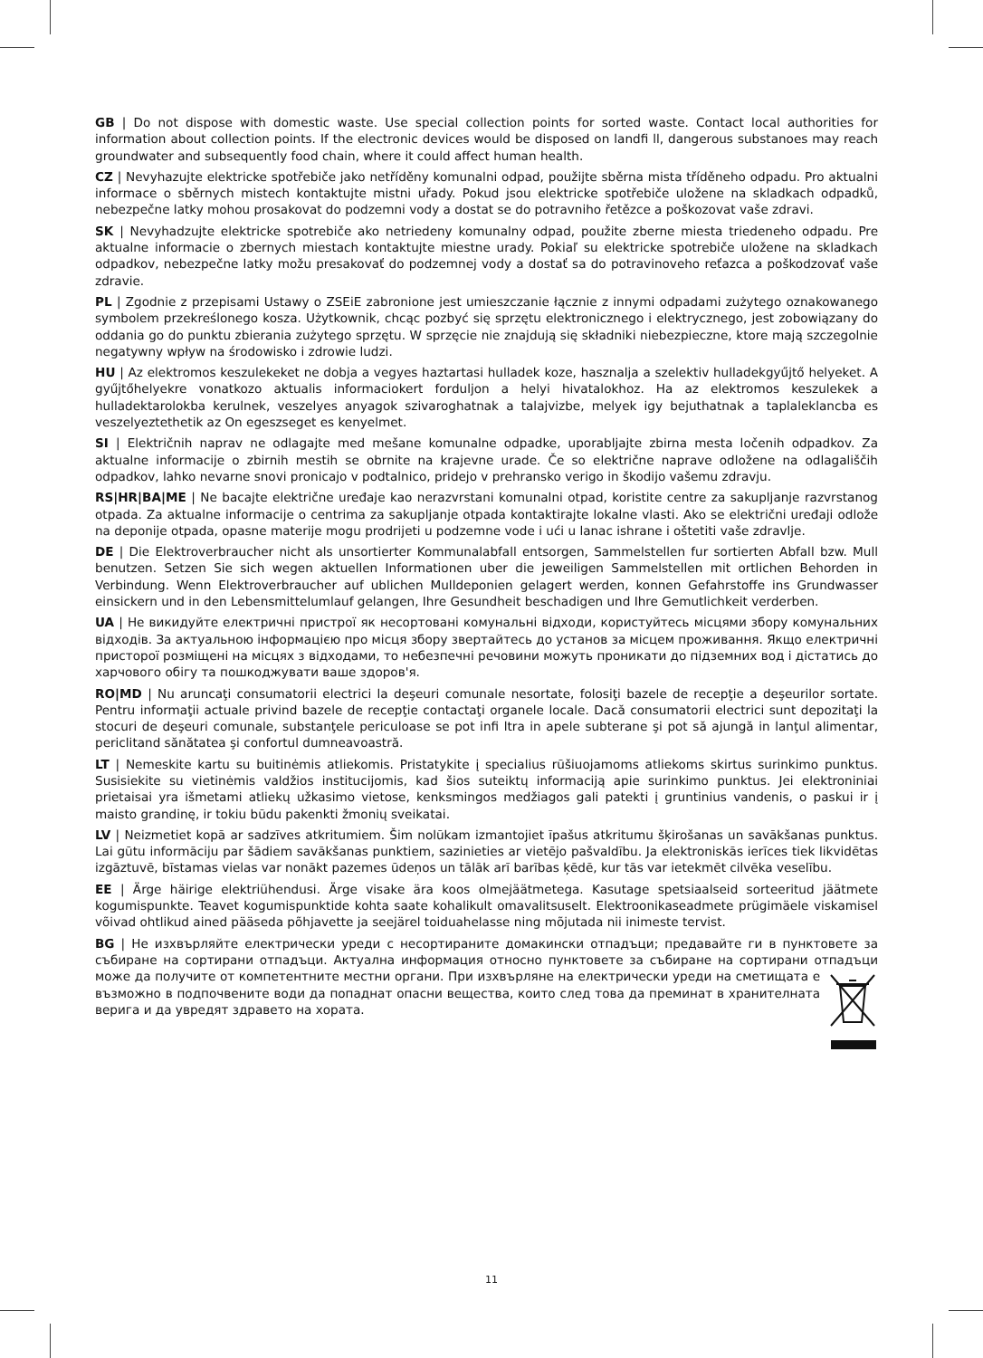GB | Do not dispose with domestic waste. Use special collection points for sorted waste. Contact local authorities for information about collection points. If the electronic devices would be disposed on landfi ll, dangerous substanoes may reach groundwater and subsequently food chain, where it could affect human health.
CZ | Nevyhazujte elektricke spotřebiče jako netříděny komunalni odpad, použijte sběrna mista tříděneho odpadu. Pro aktualni informace o sběrnych mistech kontaktujte mistni uřady. Pokud jsou elektricke spotřebiče uložene na skladkach odpadků, nebezpečne latky mohou prosakovat do podzemni vody a dostat se do potravniho řetězce a poškozovat vaše zdravi.
SK | Nevyhadzujte elektricke spotrebiče ako netriedeny komunalny odpad, použite zberne miesta triedeneho odpadu. Pre aktualne informacie o zbernych miestach kontaktujte miestne urady. Pokiaľ su elektricke spotrebiče uložene na skladkach odpadkov, nebezpečne latky možu presakovať do podzemnej vody a dostať sa do potravinoveho reťazca a poškodzovať vaše zdravie.
PL | Zgodnie z przepisami Ustawy o ZSEiE zabronione jest umieszczanie łącznie z innymi odpadami zużytego oznakowanego symbolem przekreślonego kosza. Użytkownik, chcąc pozbyć się sprzętu elektronicznego i elektrycznego, jest zobowiązany do oddania go do punktu zbierania zużytego sprzętu. W sprzęcie nie znajdują się składniki niebezpieczne, ktore mają szczegolnie negatywny wpływ na środowisko i zdrowie ludzi.
HU | Az elektromos keszulekeket ne dobja a vegyes haztartasi hulladek koze, hasznalja a szelektiv hulladekgyűjtő helyeket. A gyűjtőhelyekre vonatkozo aktualis informaciokert forduljon a helyi hivatalokhoz. Ha az elektromos keszulekek a hulladektarolokba kerulnek, veszelyes anyagok szivaroghatnak a talajvizbe, melyek igy bejuthatnak a taplaleklancba es veszelyeztethetik az On egeszseget es kenyelmet.
SI | Električnih naprav ne odlagajte med mešane komunalne odpadke, uporabljajte zbirna mesta ločenih odpadkov. Za aktualne informacije o zbirnih mestih se obrnite na krajevne urade. Če so električne naprave odložene na odlagališčih odpadkov, lahko nevarne snovi pronicajo v podtalnico, pridejo v prehransko verigo in škodijo vašemu zdravju.
RS|HR|BA|ME | Ne bacajte električne uređaje kao nerazvrstani komunalni otpad, koristite centre za sakupljanje razvrstanog otpada. Za aktualne informacije o centrima za sakupljanje otpada kontaktirajte lokalne vlasti. Ako se električni uređaji odlože na deponije otpada, opasne materije mogu prodrijeti u podzemne vode i ući u lanac ishrane i oštetiti vaše zdravlje.
DE | Die Elektroverbraucher nicht als unsortierter Kommunalabfall entsorgen, Sammelstellen fur sortierten Abfall bzw. Mull benutzen. Setzen Sie sich wegen aktuellen Informationen uber die jeweiligen Sammelstellen mit ortlichen Behorden in Verbindung. Wenn Elektroverbraucher auf ublichen Mulldeponien gelagert werden, konnen Gefahrstoffe ins Grundwasser einsickern und in den Lebensmittelumlauf gelangen, Ihre Gesundheit beschadigen und Ihre Gemutlichkeit verderben.
UA | Не викидуйте електричні пристрої як несортовані комунальні відходи, користуйтесь місцями збору комунальних відходів. За актуальною інформацією про місця збору звертайтесь до установ за місцем проживання. Якщо електричні присторої розміщені на місцях з відходами, то небезпечні речовини можуть проникати до підземних вод і дістатись до харчового обігу та пошкоджувати ваше здоров'я.
RO|MD | Nu aruncaţi consumatorii electrici la deşeuri comunale nesortate, folosiţi bazele de recepţie a deşeurilor sortate. Pentru informaţii actuale privind bazele de recepţie contactaţi organele locale. Dacă consumatorii electrici sunt depozitaţi la stocuri de deşeuri comunale, substanţele periculoase se pot infi ltra in apele subterane şi pot să ajungă in lanţul alimentar, periclitand sănătatea şi confortul dumneavoastră.
LT | Nemeskite kartu su buitinėmis atliekomis. Pristatykite į specialius rūšiuojamoms atliekoms skirtus surinkimo punktus. Susisiekite su vietinėmis valdžios institucijomis, kad šios suteiktų informaciją apie surinkimo punktus. Jei elektroniniai prietaisai yra išmetami atliekų užkasimo vietose, kenksmingos medžiagos gali patekti į gruntinius vandenis, o paskui ir į maisto grandinę, ir tokiu būdu pakenkti žmonių sveikatai.
LV | Neizmetiet kopā ar sadzīves atkritumiem. Šim nolūkam izmantojiet īpašus atkritumu šķirošanas un savākšanas punktus. Lai gūtu informāciju par šādiem savākšanas punktiem, sazinieties ar vietējo pašvaldību. Ja elektroniskās ierīces tiek likvidētas izgāztuvē, bīstamas vielas var nonākt pazemes ūdeņos un tālāk arī barības ķēdē, kur tās var ietekmēt cilvēka veselību.
EE | Ärge häirige elektriühendusi. Ärge visake ära koos olmejäätmetega. Kasutage spetsiaalseid sorteeritud jäätmete kogumispunkte. Teavet kogumispunktide kohta saate kohalikult omavalitsuselt. Elektroonikaseadmete prügimäele viskamisel võivad ohtlikud ained pääseda põhjavette ja seejärel toiduahelasse ning mõjutada nii inimeste tervist.
BG | Не изхвърляйте електрически уреди с несортираните домакински отпадъци; предавайте ги в пунктовете за събиране на сортирани отпадъци. Актуална информация относно пунктовете за събиране на сортирани отпадъци може да получите от компетентните местни органи. При изхвърляне на електрически уреди на сметищата е възможно в подпочвените води да попаднат опасни вещества, които след това да преминат в хранителната верига и да увредят здравето на хората.
11